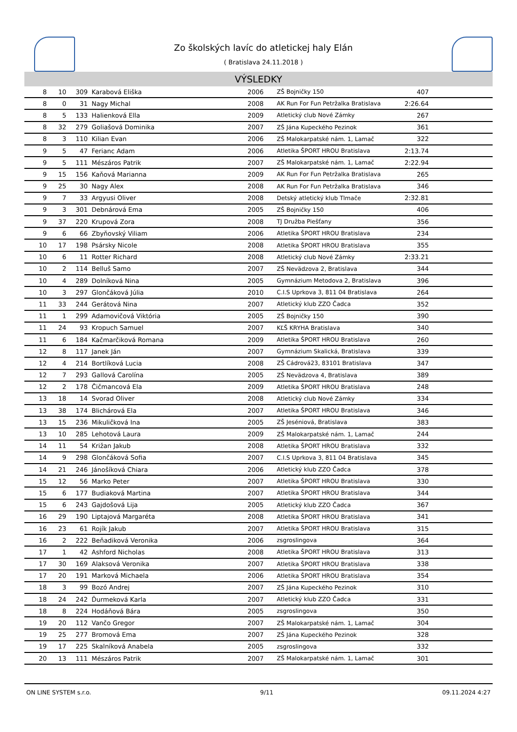Zo školských lavíc do atletickej haly Elán
( Bratislava 24.11.2018 )
VÝSLEDKY
| 8 | 10 | 309 | Karabová Eliška | 2006 | ZŠ Bojničky 150 | 407 | |
| 8 | 0 | 31 | Nagy Michal | 2008 | AK Run For Fun Petržalka Bratislava | 2:26.64 | |
| 8 | 5 | 133 | Halienková Ella | 2009 | Atletický club Nové Zámky | 267 | |
| 8 | 32 | 279 | Goliašová Dominika | 2007 | ZŠ Jána Kupeckého Pezinok | 361 | |
| 8 | 3 | 110 | Kilian Evan | 2006 | ZŠ Malokarpatské nám. 1, Lamač | 322 | |
| 9 | 5 | 47 | Ferianc Adam | 2006 | Atletika ŠPORT HROU Bratislava | 2:13.74 | |
| 9 | 5 | 111 | Mészáros Patrik | 2007 | ZŠ Malokarpatské nám. 1, Lamač | 2:22.94 | |
| 9 | 15 | 156 | Kaňová Marianna | 2009 | AK Run For Fun Petržalka Bratislava | 265 | |
| 9 | 25 | 30 | Nagy Alex | 2008 | AK Run For Fun Petržalka Bratislava | 346 | |
| 9 | 7 | 33 | Argyusi Oliver | 2008 | Detský atletický klub Tlmače | 2:32.81 | |
| 9 | 3 | 301 | Debnárová Ema | 2005 | ZŠ Bojničky 150 | 406 | |
| 9 | 37 | 220 | Krupová Zora | 2008 | TJ Družba Piešťany | 356 | |
| 9 | 6 | 66 | Zbyňovský Viliam | 2006 | Atletika ŠPORT HROU Bratislava | 234 | |
| 10 | 17 | 198 | Psársky Nicole | 2008 | Atletika ŠPORT HROU Bratislava | 355 | |
| 10 | 6 | 11 | Rotter Richard | 2008 | Atletický club Nové Zámky | 2:33.21 | |
| 10 | 2 | 114 | Belluš Samo | 2007 | ZŠ Nevädzova 2, Bratislava | 344 | |
| 10 | 4 | 289 | Dolníková Nina | 2005 | Gymnázium Metodova 2, Bratislava | 396 | |
| 10 | 3 | 297 | Glončáková Júlia | 2010 | C.I.S Uprkova 3, 811 04 Bratislava | 264 | |
| 11 | 33 | 244 | Gerátová Nina | 2007 | Atletický klub ZZO Čadca | 352 | |
| 11 | 1 | 299 | Adamovičová Viktória | 2005 | ZŠ Bojničky 150 | 390 | |
| 11 | 24 | 93 | Kropuch Samuel | 2007 | KĽŠ KRYHA Bratislava | 340 | |
| 11 | 6 | 184 | Kačmarčiková Romana | 2009 | Atletika ŠPORT HROU Bratislava | 260 | |
| 12 | 8 | 117 | Janek Ján | 2007 | Gymnázium Skalická, Bratislava | 339 | |
| 12 | 4 | 214 | Bortlíková Lucia | 2008 | ZŠ Cádrová23, 83101 Bratislava | 347 | |
| 12 | 7 | 293 | Gallová Carolína | 2005 | ZŠ Nevädzova 4, Bratislava | 389 | |
| 12 | 2 | 178 | Čičmancová Ela | 2009 | Atletika ŠPORT HROU Bratislava | 248 | |
| 13 | 18 | 14 | Svorad Oliver | 2008 | Atletický club Nové Zámky | 334 | |
| 13 | 38 | 174 | Blichárová Ela | 2007 | Atletika ŠPORT HROU Bratislava | 346 | |
| 13 | 15 | 236 | Mikuličková Ina | 2005 | ZŠ Jeséniová, Bratislava | 383 | |
| 13 | 10 | 285 | Lehotová Laura | 2009 | ZŠ Malokarpatské nám. 1, Lamač | 244 | |
| 14 | 11 | 54 | Križan Jakub | 2008 | Atletika ŠPORT HROU Bratislava | 332 | |
| 14 | 9 | 298 | Glončáková Sofia | 2007 | C.I.S Uprkova 3, 811 04 Bratislava | 345 | |
| 14 | 21 | 246 | Jánošíková Chiara | 2006 | Atletický klub ZZO Čadca | 378 | |
| 15 | 12 | 56 | Marko Peter | 2007 | Atletika ŠPORT HROU Bratislava | 330 | |
| 15 | 6 | 177 | Budiaková Martina | 2007 | Atletika ŠPORT HROU Bratislava | 344 | |
| 15 | 6 | 243 | Gajdošová Lija | 2005 | Atletický klub ZZO Čadca | 367 | |
| 16 | 29 | 190 | Liptajová Margaréta | 2008 | Atletika ŠPORT HROU Bratislava | 341 | |
| 16 | 23 | 61 | Rojík Jakub | 2007 | Atletika ŠPORT HROU Bratislava | 315 | |
| 16 | 2 | 222 | Beňadiková Veronika | 2006 | zsgroslingova | 364 | |
| 17 | 1 | 42 | Ashford Nicholas | 2008 | Atletika ŠPORT HROU Bratislava | 313 | |
| 17 | 30 | 169 | Alaksová Veronika | 2007 | Atletika ŠPORT HROU Bratislava | 338 | |
| 17 | 20 | 191 | Marková Michaela | 2006 | Atletika ŠPORT HROU Bratislava | 354 | |
| 18 | 3 | 99 | Bozó Andrej | 2007 | ZŠ Jána Kupeckého Pezinok | 310 | |
| 18 | 24 | 242 | Ďurmeková Karla | 2007 | Atletický klub ZZO Čadca | 331 | |
| 18 | 8 | 224 | Hodáňová Bára | 2005 | zsgroslingova | 350 | |
| 19 | 20 | 112 | Vančo Gregor | 2007 | ZŠ Malokarpatské nám. 1, Lamač | 304 | |
| 19 | 25 | 277 | Bromová Ema | 2007 | ZŠ Jána Kupeckého Pezinok | 328 | |
| 19 | 17 | 225 | Skalníková Anabela | 2005 | zsgroslingova | 332 | |
| 20 | 13 | 111 | Mészáros Patrik | 2007 | ZŠ Malokarpatské nám. 1, Lamač | 301 | |
ON LINE SYSTEM s.r.o. 9/11 09.11.2024 4:27